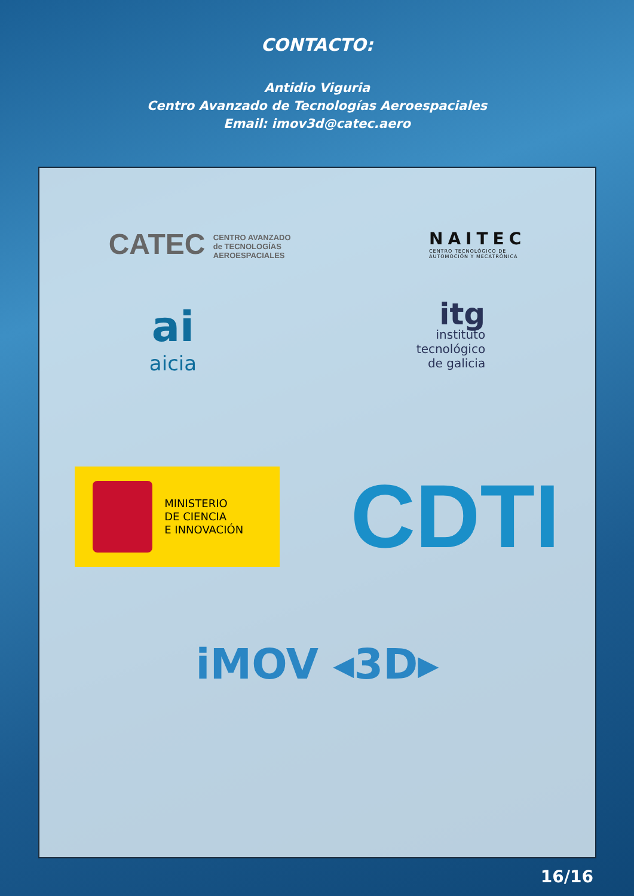CONTACTO:
Antidio Viguria
Centro Avanzado de Tecnologías Aeroespaciales
Email: imov3d@catec.aero
CATEC CENTRO AVANZADO
de TECNOLOGÍAS
AEROESPACIALES
NAITEC
CENTRO TECNOLÓGICO DE
AUTOMOCIÓN Y MECATRÓNICA
ai
aicia
itg
instituto
tecnológico
de galicia
MINISTERIO
DE CIENCIA
E INNOVACIÓN
CDTI
iMOV ◂3D▸
16/16